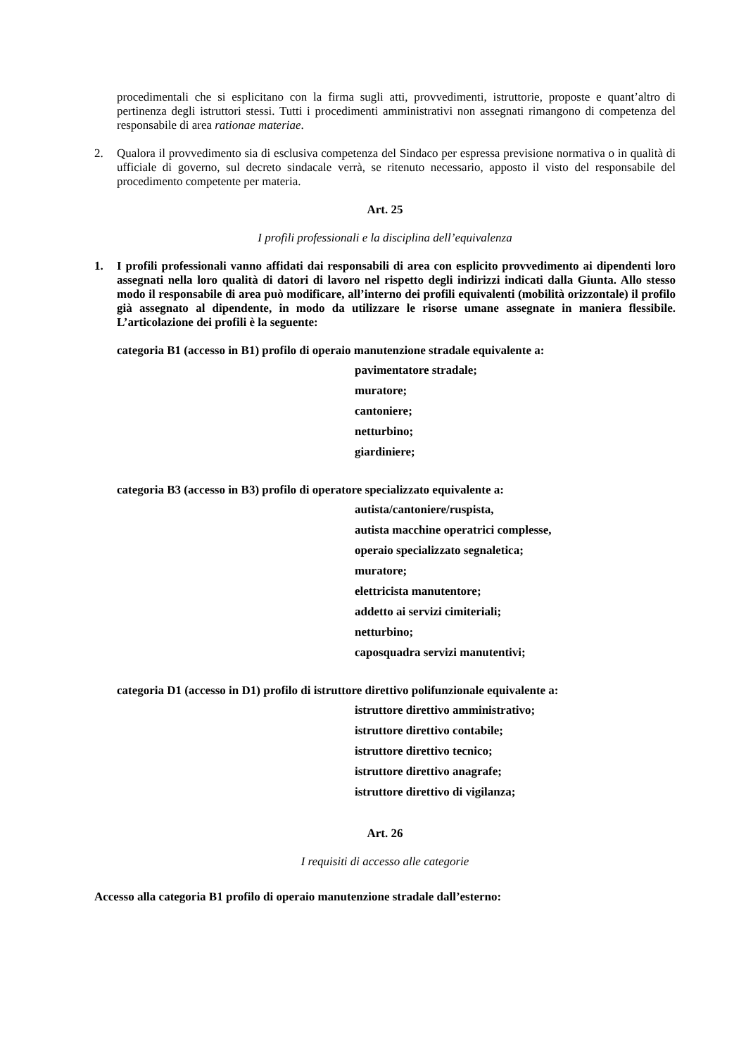procedimentali che si esplicitano con la firma sugli atti, provvedimenti, istruttorie, proposte e quant’altro di pertinenza degli istruttori stessi. Tutti i procedimenti amministrativi non assegnati rimangono di competenza del responsabile di area rationae materiae.
2. Qualora il provvedimento sia di esclusiva competenza del Sindaco per espressa previsione normativa o in qualità di ufficiale di governo, sul decreto sindacale verrà, se ritenuto necessario, apposto il visto del responsabile del procedimento competente per materia.
Art. 25
I profili professionali e la disciplina dell’equivalenza
1. I profili professionali vanno affidati dai responsabili di area con esplicito provvedimento ai dipendenti loro assegnati nella loro qualità di datori di lavoro nel rispetto degli indirizzi indicati dalla Giunta. Allo stesso modo il responsabile di area può modificare, all’interno dei profili equivalenti (mobilità orizzontale) il profilo già assegnato al dipendente, in modo da utilizzare le risorse umane assegnate in maniera flessibile. L’articolazione dei profili è la seguente:
categoria B1 (accesso in B1) profilo di operaio manutenzione stradale equivalente a:
pavimentatore stradale;
muratore;
cantoniere;
netturbino;
giardiniere;
categoria B3 (accesso in B3) profilo di operatore specializzato equivalente a:
autista/cantoniere/ruspista,
autista macchine operatrici complesse,
operaio specializzato segnaletica;
muratore;
elettricista manutentore;
addetto ai servizi cimiteriali;
netturbino;
caposquadra servizi manutentivi;
categoria D1 (accesso in D1) profilo di istruttore direttivo polifunzionale equivalente a:
istruttore direttivo amministrativo;
istruttore direttivo contabile;
istruttore direttivo tecnico;
istruttore direttivo anagrafe;
istruttore direttivo di vigilanza;
Art. 26
I requisiti di accesso alle categorie
Accesso alla categoria B1 profilo di operaio manutenzione stradale dall’esterno: